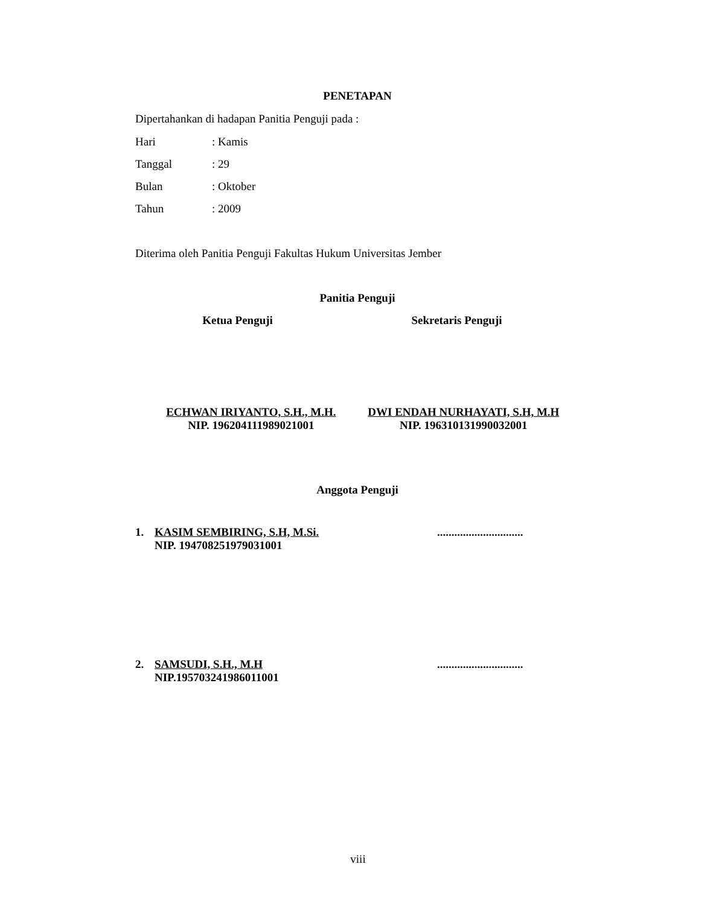PENETAPAN
Dipertahankan di hadapan Panitia Penguji pada :
Hari: Kamis
Tanggal: 29
Bulan: Oktober
Tahun: 2009
Diterima oleh Panitia Penguji Fakultas Hukum Universitas Jember
Panitia Penguji
Ketua Penguji Sekretaris Penguji
ECHWAN IRIYANTO, S.H., M.H.
NIP. 196204111989021001
DWI ENDAH NURHAYATI, S.H, M.H
NIP. 196310131990032001
Anggota Penguji
1. KASIM SEMBIRING, S.H, M.Si.
NIP. 194708251979031001
..............................
2. SAMSUDI, S.H., M.H
NIP.195703241986011001
..............................
viii